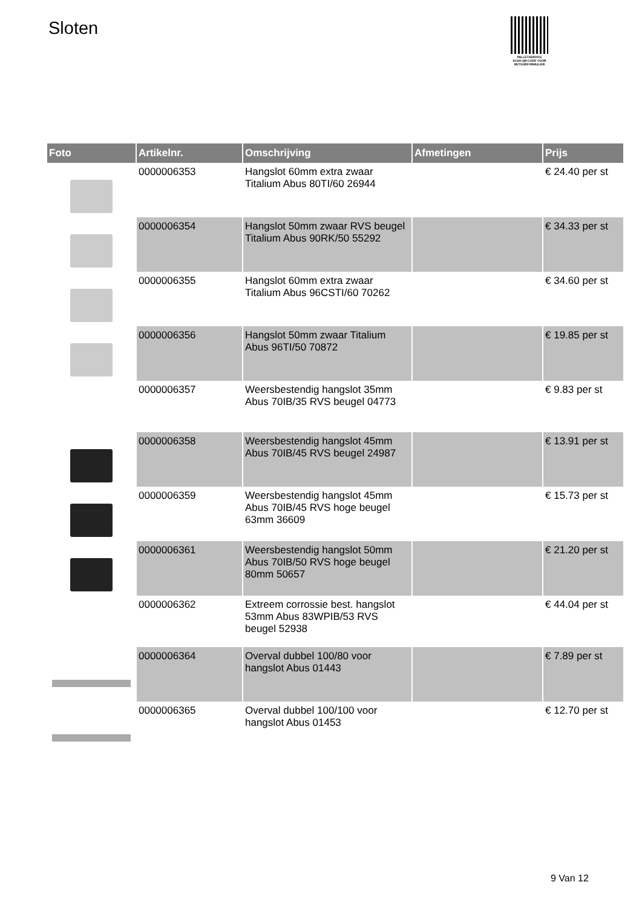Sloten
PALLETSERVICE
SCAN QR-CODE VOOR RETOURFORMULIER
| Foto | Artikelnr. | Omschrijving | Afmetingen | Prijs |
| --- | --- | --- | --- | --- |
| | 0000006353 | Hangslot 60mm extra zwaar Titalium Abus 80TI/60 26944 | | € 24.40 per st |
| | 0000006354 | Hangslot 50mm zwaar RVS beugel Titalium Abus 90RK/50 55292 | | € 34.33 per st |
| | 0000006355 | Hangslot 60mm extra zwaar Titalium Abus 96CSTI/60 70262 | | € 34.60 per st |
| | 0000006356 | Hangslot 50mm zwaar Titalium Abus 96TI/50 70872 | | € 19.85 per st |
| | 0000006357 | Weersbestendig hangslot 35mm Abus 70IB/35 RVS beugel 04773 | | € 9.83 per st |
| | 0000006358 | Weersbestendig hangslot 45mm Abus 70IB/45 RVS beugel 24987 | | € 13.91 per st |
| | 0000006359 | Weersbestendig hangslot 45mm Abus 70IB/45 RVS hoge beugel 63mm 36609 | | € 15.73 per st |
| | 0000006361 | Weersbestendig hangslot 50mm Abus 70IB/50 RVS hoge beugel 80mm 50657 | | € 21.20 per st |
| | 0000006362 | Extreem corrossie best. hangslot 53mm Abus 83WPIB/53 RVS beugel 52938 | | € 44.04 per st |
| | 0000006364 | Overval dubbel 100/80 voor hangslot Abus 01443 | | € 7.89 per st |
| | 0000006365 | Overval dubbel 100/100 voor hangslot Abus 01453 | | € 12.70 per st |
9 Van 12